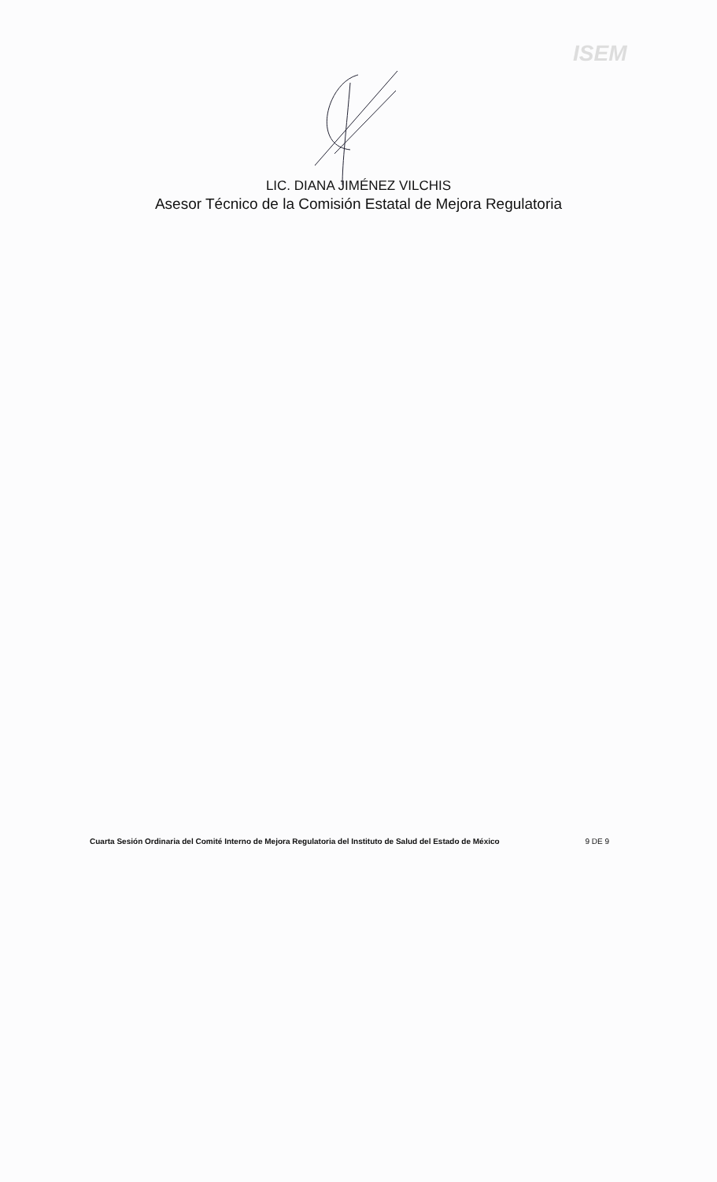ISEM
LIC. DIANA JIMÉNEZ VILCHIS
Asesor Técnico de la Comisión Estatal de Mejora Regulatoria
Cuarta Sesión Ordinaria del Comité Interno de Mejora Regulatoria del Instituto de Salud del Estado de México 9 DE 9